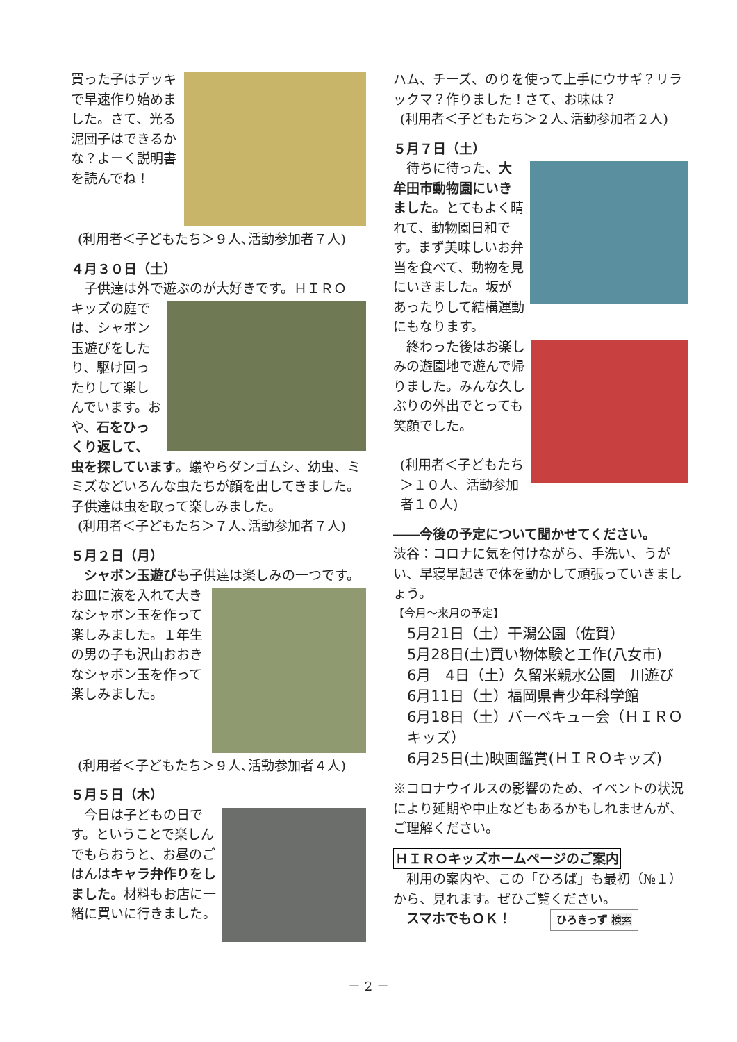買った子はデッキで早速作り始めました。さて、光る泥団子はできるかな？よーく説明書を読んでね！
(利用者＜子どもたち＞９人､活動参加者７人)
４月３０日（土）
　子供達は外で遊ぶのが大好きです。ＨＩＲＯ
キッズの庭では、シャボン玉遊びをしたり、駆け回ったりして楽しんでいます。おや、石をひっくり返して、虫を探しています。蟻やらダンゴムシ、幼虫、ミミズなどいろんな虫たちが顔を出してきました。子供達は虫を取って楽しみました。
(利用者＜子どもたち＞７人､活動参加者７人)
５月２日（月）
　シャボン玉遊びも子供達は楽しみの一つです。
お皿に液を入れて大きなシャボン玉を作って楽しみました。１年生の男の子も沢山おおきなシャボン玉を作って楽しみました。
(利用者＜子どもたち＞９人､活動参加者４人)
５月５日（木）
　今日は子どもの日です。ということで楽しんでもらおうと、お昼のごはんはキャラ弁作りをしました。材料もお店に一緒に買いに行きました。
ハム、チーズ、のりを使って上手にウサギ？リラックマ？作りました！さて、お味は？
(利用者＜子どもたち＞２人､活動参加者２人)
５月７日（土）
　待ちに待った、大牟田市動物園にいきました。とてもよく晴れて、動物園日和です。まず美味しいお弁当を食べて、動物を見にいきました。坂があったりして結構運動にもなります。
　終わった後はお楽しみの遊園地で遊んで帰りました。みんな久しぶりの外出でとっても笑顔でした。
(利用者＜子どもたち＞１０人、活動参加者１０人)
――今後の予定について聞かせてください。
渋谷：コロナに気を付けながら、手洗い、うがい、早寝早起きで体を動かして頑張っていきましょう。
【今月～来月の予定】
5月21日（土）干潟公園（佐賀）
5月28日(土)買い物体験と工作(八女市)
6月　4日（土）久留米親水公園　川遊び
6月11日（土）福岡県青少年科学館
6月18日（土）バーベキュー会（ＨＩＲＯ キッズ）
6月25日(土)映画鑑賞(ＨＩＲＯキッズ)
※コロナウイルスの影響のため、イベントの状況により延期や中止などもあるかもしれませんが、ご理解ください。
ＨＩＲＯキッズホームページのご案内
　利用の案内や、この「ひろば」も最初（№１）から、見れます。ぜひご覧ください。
　スマホでもＯＫ！ ひろきっず 検索
－ 2 －